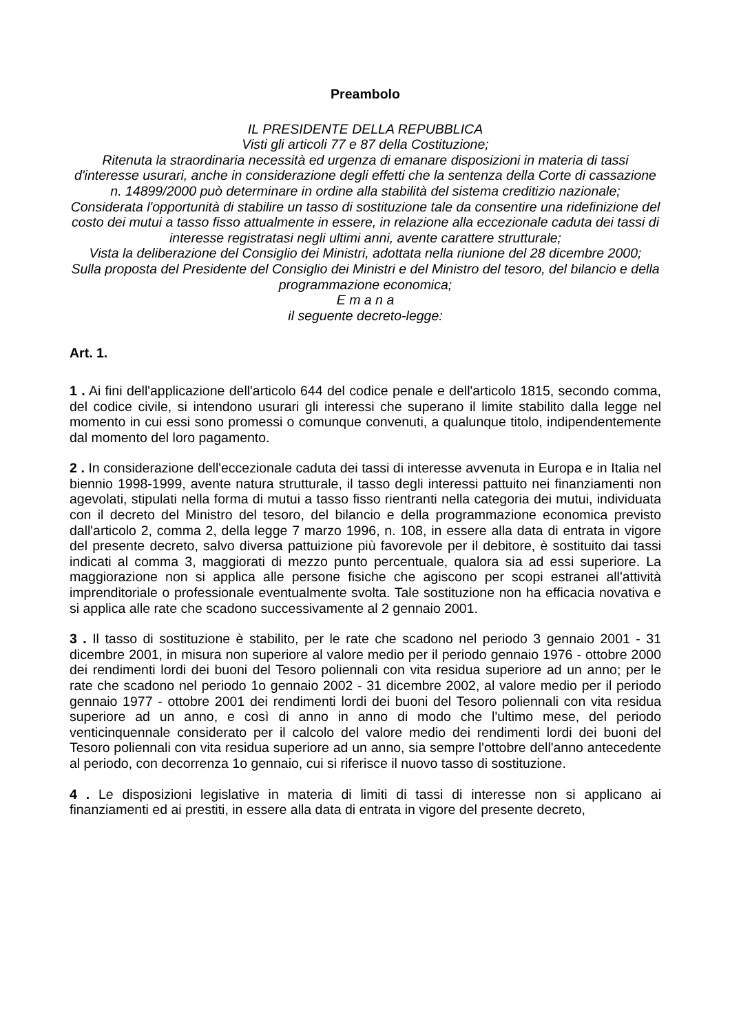Preambolo
IL PRESIDENTE DELLA REPUBBLICA
Visti gli articoli 77 e 87 della Costituzione;
Ritenuta la straordinaria necessità ed urgenza di emanare disposizioni in materia di tassi d'interesse usurari, anche in considerazione degli effetti che la sentenza della Corte di cassazione n. 14899/2000 può determinare in ordine alla stabilità del sistema creditizio nazionale;
Considerata l'opportunità di stabilire un tasso di sostituzione tale da consentire una ridefinizione del costo dei mutui a tasso fisso attualmente in essere, in relazione alla eccezionale caduta dei tassi di interesse registratasi negli ultimi anni, avente carattere strutturale;
Vista la deliberazione del Consiglio dei Ministri, adottata nella riunione del 28 dicembre 2000;
Sulla proposta del Presidente del Consiglio dei Ministri e del Ministro del tesoro, del bilancio e della programmazione economica;
E m a n a
il seguente decreto-legge:
Art. 1.
1 . Ai fini dell'applicazione dell'articolo 644 del codice penale e dell'articolo 1815, secondo comma, del codice civile, si intendono usurari gli interessi che superano il limite stabilito dalla legge nel momento in cui essi sono promessi o comunque convenuti, a qualunque titolo, indipendentemente dal momento del loro pagamento.
2 . In considerazione dell'eccezionale caduta dei tassi di interesse avvenuta in Europa e in Italia nel biennio 1998-1999, avente natura strutturale, il tasso degli interessi pattuito nei finanziamenti non agevolati, stipulati nella forma di mutui a tasso fisso rientranti nella categoria dei mutui, individuata con il decreto del Ministro del tesoro, del bilancio e della programmazione economica previsto dall'articolo 2, comma 2, della legge 7 marzo 1996, n. 108, in essere alla data di entrata in vigore del presente decreto, salvo diversa pattuizione più favorevole per il debitore, è sostituito dai tassi indicati al comma 3, maggiorati di mezzo punto percentuale, qualora sia ad essi superiore. La maggiorazione non si applica alle persone fisiche che agiscono per scopi estranei all'attività imprenditoriale o professionale eventualmente svolta. Tale sostituzione non ha efficacia novativa e si applica alle rate che scadono successivamente al 2 gennaio 2001.
3 . Il tasso di sostituzione è stabilito, per le rate che scadono nel periodo 3 gennaio 2001 - 31 dicembre 2001, in misura non superiore al valore medio per il periodo gennaio 1976 - ottobre 2000 dei rendimenti lordi dei buoni del Tesoro poliennali con vita residua superiore ad un anno; per le rate che scadono nel periodo 1o gennaio 2002 - 31 dicembre 2002, al valore medio per il periodo gennaio 1977 - ottobre 2001 dei rendimenti lordi dei buoni del Tesoro poliennali con vita residua superiore ad un anno, e così di anno in anno di modo che l'ultimo mese, del periodo venticinquennale considerato per il calcolo del valore medio dei rendimenti lordi dei buoni del Tesoro poliennali con vita residua superiore ad un anno, sia sempre l'ottobre dell'anno antecedente al periodo, con decorrenza 1o gennaio, cui si riferisce il nuovo tasso di sostituzione.
4 . Le disposizioni legislative in materia di limiti di tassi di interesse non si applicano ai finanziamenti ed ai prestiti, in essere alla data di entrata in vigore del presente decreto,